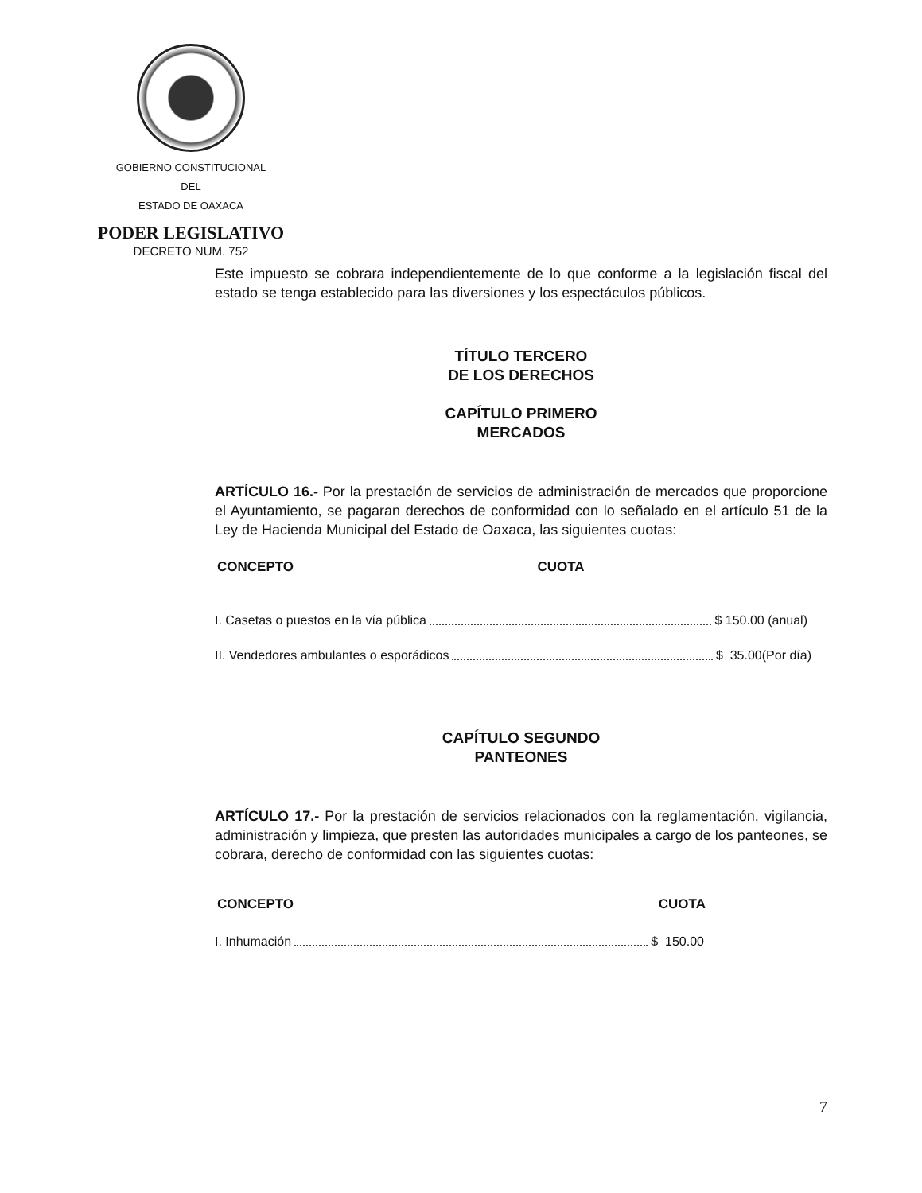GOBIERNO CONSTITUCIONAL
DEL
ESTADO DE OAXACA
PODER LEGISLATIVO
DECRETO NUM. 752
Este impuesto se cobrara independientemente de lo que conforme a la legislación fiscal del estado se tenga establecido para las diversiones y los espectáculos públicos.
TÍTULO TERCERO
DE LOS DERECHOS
CAPÍTULO PRIMERO
MERCADOS
ARTÍCULO 16.- Por la prestación de servicios de administración de mercados que proporcione el Ayuntamiento, se pagaran derechos de conformidad con lo señalado en el artículo 51 de la Ley de Hacienda Municipal del Estado de Oaxaca, las siguientes cuotas:
| CONCEPTO | CUOTA |
| --- | --- |
I. Casetas o puestos en la vía pública $ 150.00 (anual)
II. Vendedores ambulantes o esporádicos $ 35.00(Por día)
CAPÍTULO SEGUNDO
PANTEONES
ARTÍCULO 17.- Por la prestación de servicios relacionados con la reglamentación, vigilancia, administración y limpieza, que presten las autoridades municipales a cargo de los panteones, se cobrara, derecho de conformidad con las siguientes cuotas:
| CONCEPTO | CUOTA |
| --- | --- |
I. Inhumación $ 150.00
7